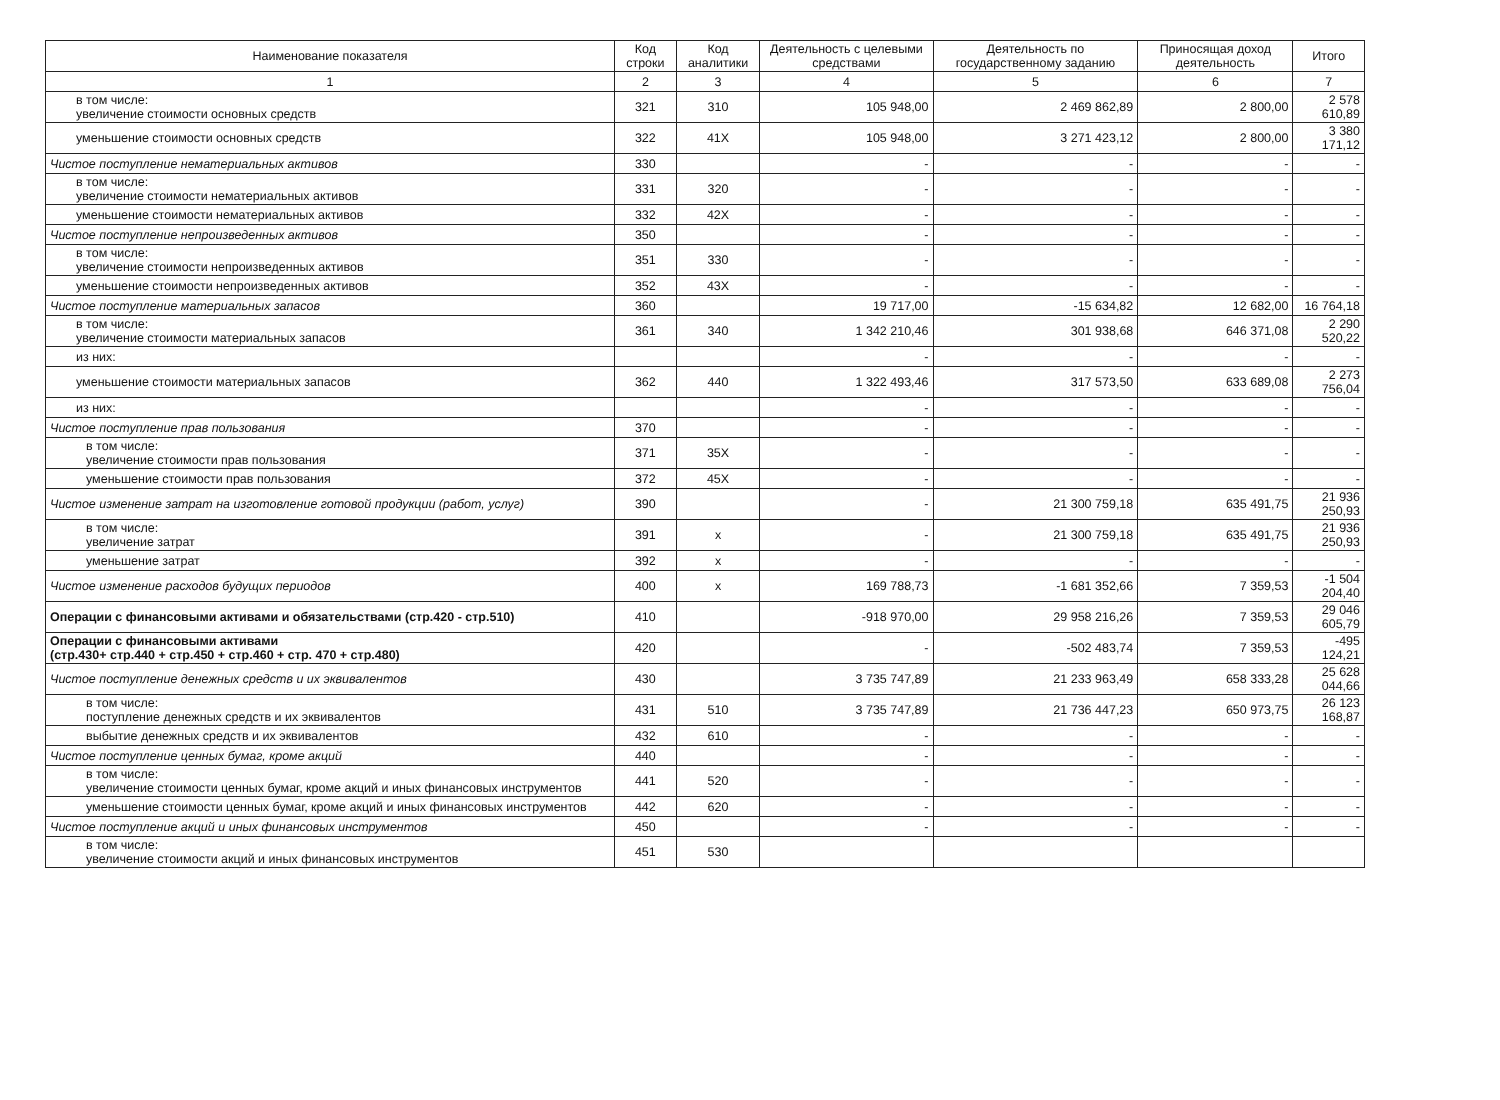| Наименование показателя | Код строки | Код аналитики | Деятельность с целевыми средствами | Деятельность по государственному заданию | Приносящая доход деятельность | Итого |
| --- | --- | --- | --- | --- | --- | --- |
| 1 | 2 | 3 | 4 | 5 | 6 | 7 |
| в том числе: увеличение стоимости основных средств | 321 | 310 | 105 948,00 | 2 469 862,89 | 2 800,00 | 2 578 610,89 |
| уменьшение стоимости основных средств | 322 | 41X | 105 948,00 | 3 271 423,12 | 2 800,00 | 3 380 171,12 |
| Чистое поступление нематериальных активов | 330 | | - | - | - | - |
| в том числе: увеличение стоимости нематериальных активов | 331 | 320 | - | - | - | - |
| уменьшение стоимости нематериальных активов | 332 | 42X | - | - | - | - |
| Чистое поступление непроизведенных активов | 350 | | - | - | - | - |
| в том числе: увеличение стоимости непроизведенных активов | 351 | 330 | - | - | - | - |
| уменьшение стоимости непроизведенных активов | 352 | 43X | - | - | - | - |
| Чистое поступление материальных запасов | 360 | | 19 717,00 | -15 634,82 | 12 682,00 | 16 764,18 |
| в том числе: увеличение стоимости материальных запасов | 361 | 340 | 1 342 210,46 | 301 938,68 | 646 371,08 | 2 290 520,22 |
| из них: | | | - | - | - | - |
| уменьшение стоимости материальных запасов | 362 | 440 | 1 322 493,46 | 317 573,50 | 633 689,08 | 2 273 756,04 |
| из них: | | | - | - | - | - |
| Чистое поступление прав пользования | 370 | | - | - | - | - |
| в том числе: увеличение стоимости прав пользования | 371 | 35X | - | - | - | - |
| уменьшение стоимости прав пользования | 372 | 45X | - | - | - | - |
| Чистое изменение затрат на изготовление готовой продукции (работ, услуг) | 390 | | - | 21 300 759,18 | 635 491,75 | 21 936 250,93 |
| в том числе: увеличение затрат | 391 | x | - | 21 300 759,18 | 635 491,75 | 21 936 250,93 |
| уменьшение затрат | 392 | x | - | - | - | - |
| Чистое изменение расходов будущих периодов | 400 | x | 169 788,73 | -1 681 352,66 | 7 359,53 | -1 504 204,40 |
| Операции с финансовыми активами и обязательствами (стр.420 - стр.510) | 410 | | -918 970,00 | 29 958 216,26 | 7 359,53 | 29 046 605,79 |
| Операции с финансовыми активами (стр.430+ стр.440 + стр.450 + стр.460 + стр. 470 + стр.480) | 420 | | - | -502 483,74 | 7 359,53 | -495 124,21 |
| Чистое поступление денежных средств и их эквивалентов | 430 | | 3 735 747,89 | 21 233 963,49 | 658 333,28 | 25 628 044,66 |
| в том числе: поступление денежных средств и их эквивалентов | 431 | 510 | 3 735 747,89 | 21 736 447,23 | 650 973,75 | 26 123 168,87 |
| выбытие денежных средств и их эквивалентов | 432 | 610 | - | - | - | - |
| Чистое поступление ценных бумаг, кроме акций | 440 | | - | - | - | - |
| в том числе: увеличение стоимости ценных бумаг, кроме акций и иных финансовых инструментов | 441 | 520 | - | - | - | - |
| уменьшение стоимости ценных бумаг, кроме акций и иных финансовых инструментов | 442 | 620 | - | - | - | - |
| Чистое поступление акций и иных финансовых инструментов | 450 | | - | - | - | - |
| в том числе: увеличение стоимости акций и иных финансовых инструментов | 451 | 530 | | | | |